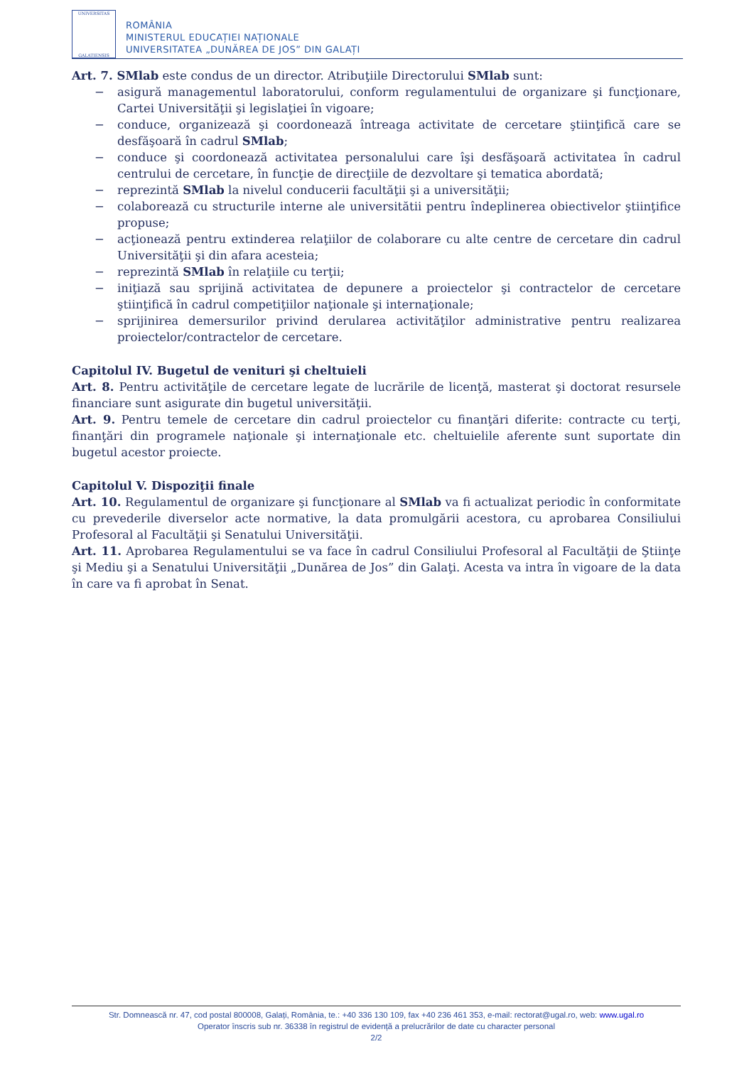UNIVERSITAS
GALATIENSIS
ROMÂNIA
MINISTERUL EDUCAȚIEI NAȚIONALE
UNIVERSITATEA „DUNĂREA DE JOS” DIN GALAȚI
Art. 7. SMlab este condus de un director. Atribuţiile Directorului SMlab sunt:
− asigură managementul laboratorului, conform regulamentului de organizare şi funcţionare, Cartei Universităţii şi legislaţiei în vigoare;
− conduce, organizează şi coordonează întreaga activitate de cercetare ştiinţifică care se desfăşoară în cadrul SMlab;
− conduce şi coordonează activitatea personalului care îşi desfăşoară activitatea în cadrul centrului de cercetare, în funcţie de direcţiile de dezvoltare şi tematica abordată;
− reprezintă SMlab la nivelul conducerii facultăţii şi a universităţii;
− colaborează cu structurile interne ale universitătii pentru îndeplinerea obiectivelor ştiinţifice propuse;
− acţionează pentru extinderea relaţiilor de colaborare cu alte centre de cercetare din cadrul Universităţii şi din afara acesteia;
− reprezintă SMlab în relaţiile cu terţii;
− iniţiază sau sprijină activitatea de depunere a proiectelor şi contractelor de cercetare ştiinţifică în cadrul competiţiilor naţionale şi internaţionale;
− sprijinirea demersurilor privind derularea activităţilor administrative pentru realizarea proiectelor/contractelor de cercetare.
Capitolul IV. Bugetul de venituri şi cheltuieli
Art. 8. Pentru activităţile de cercetare legate de lucrările de licenţă, masterat şi doctorat resursele financiare sunt asigurate din bugetul universităţii.
Art. 9. Pentru temele de cercetare din cadrul proiectelor cu finanţări diferite: contracte cu terţi, finanţări din programele naţionale şi internaţionale etc. cheltuielile aferente sunt suportate din bugetul acestor proiecte.
Capitolul V. Dispoziţii finale
Art. 10. Regulamentul de organizare şi funcţionare al SMlab va fi actualizat periodic în conformitate cu prevederile diverselor acte normative, la data promulgării acestora, cu aprobarea Consiliului Profesoral al Facultăţii şi Senatului Universităţii.
Art. 11. Aprobarea Regulamentului se va face în cadrul Consiliului Profesoral al Facultăţii de Ştiinţe şi Mediu şi a Senatului Universităţii „Dunărea de Jos” din Galaţi. Acesta va intra în vigoare de la data în care va fi aprobat în Senat.
Str. Domnească nr. 47, cod postal 800008, Galați, România, te.: +40 336 130 109, fax +40 236 461 353, e-mail: rectorat@ugal.ro, web: www.ugal.ro
Operator înscris sub nr. 36338 în registrul de evidență a prelucrărilor de date cu character personal
2/2